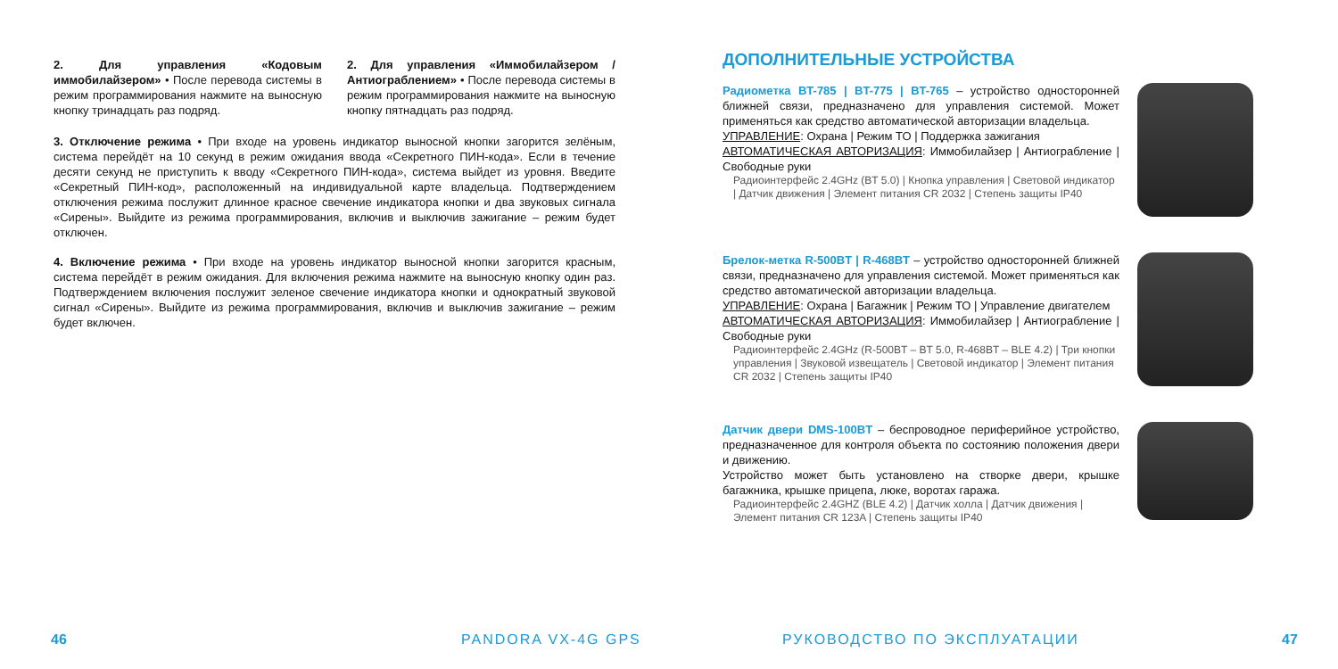2. Для управления «Кодовым иммобилайзером» • После перевода системы в режим программирования нажмите на выносную кнопку тринадцать раз подряд.
2. Для управления «Иммобилайзером / Антиограблением» • После перевода системы в режим программирования нажмите на выносную кнопку пятнадцать раз подряд.
3. Отключение режима • При входе на уровень индикатор выносной кнопки загорится зелёным, система перейдёт на 10 секунд в режим ожидания ввода «Секретного ПИН-кода». Если в течение десяти секунд не приступить к вводу «Секретного ПИН-кода», система выйдет из уровня. Введите «Секретный ПИН-код», расположенный на индивидуальной карте владельца. Подтверждением отключения режима послужит длинное красное свечение индикатора кнопки и два звуковых сигнала «Сирены». Выйдите из режима программирования, включив и выключив зажигание – режим будет отключен.
4. Включение режима • При входе на уровень индикатор выносной кнопки загорится красным, система перейдёт в режим ожидания. Для включения режима нажмите на выносную кнопку один раз. Подтверждением включения послужит зеленое свечение индикатора кнопки и однократный звуковой сигнал «Сирены». Выйдите из режима программирования, включив и выключив зажигание – режим будет включен.
ДОПОЛНИТЕЛЬНЫЕ УСТРОЙСТВА
Радиометка BT-785 | BT-775 | BT-765 – устройство односторонней ближней связи, предназначено для управления системой. Может применяться как средство автоматической авторизации владельца.
УПРАВЛЕНИЕ: Охрана | Режим ТО | Поддержка зажигания
АВТОМАТИЧЕСКАЯ АВТОРИЗАЦИЯ: Иммобилайзер | Антиограбление | Свободные руки
Радиоинтерфейс 2.4GHz (BT 5.0) | Кнопка управления | Световой индикатор | Датчик движения | Элемент питания CR 2032 | Степень защиты IP40
Брелок-метка R-500BT | R-468BT – устройство односторонней ближней связи, предназначено для управления системой. Может применяться как средство автоматической авторизации владельца.
УПРАВЛЕНИЕ: Охрана | Багажник | Режим ТО | Управление двигателем
АВТОМАТИЧЕСКАЯ АВТОРИЗАЦИЯ: Иммобилайзер | Антиограбление | Свободные руки
Радиоинтерфейс 2.4GHz (R-500BT – BT 5.0, R-468BT – BLE 4.2) | Три кнопки управления | Звуковой извещатель | Световой индикатор | Элемент питания CR 2032 | Степень защиты IP40
Датчик двери DMS-100BT – беспроводное периферийное устройство, предназначенное для контроля объекта по состоянию положения двери и движению.
Устройство может быть установлено на створке двери, крышке багажника, крышке прицепа, люке, воротах гаража.
Радиоинтерфейс 2.4GHZ (BLE 4.2) | Датчик холла | Датчик движения | Элемент питания CR 123A | Степень защиты IP40
46 PANDORA VX-4G GPS РУКОВОДСТВО ПО ЭКСПЛУАТАЦИИ 47